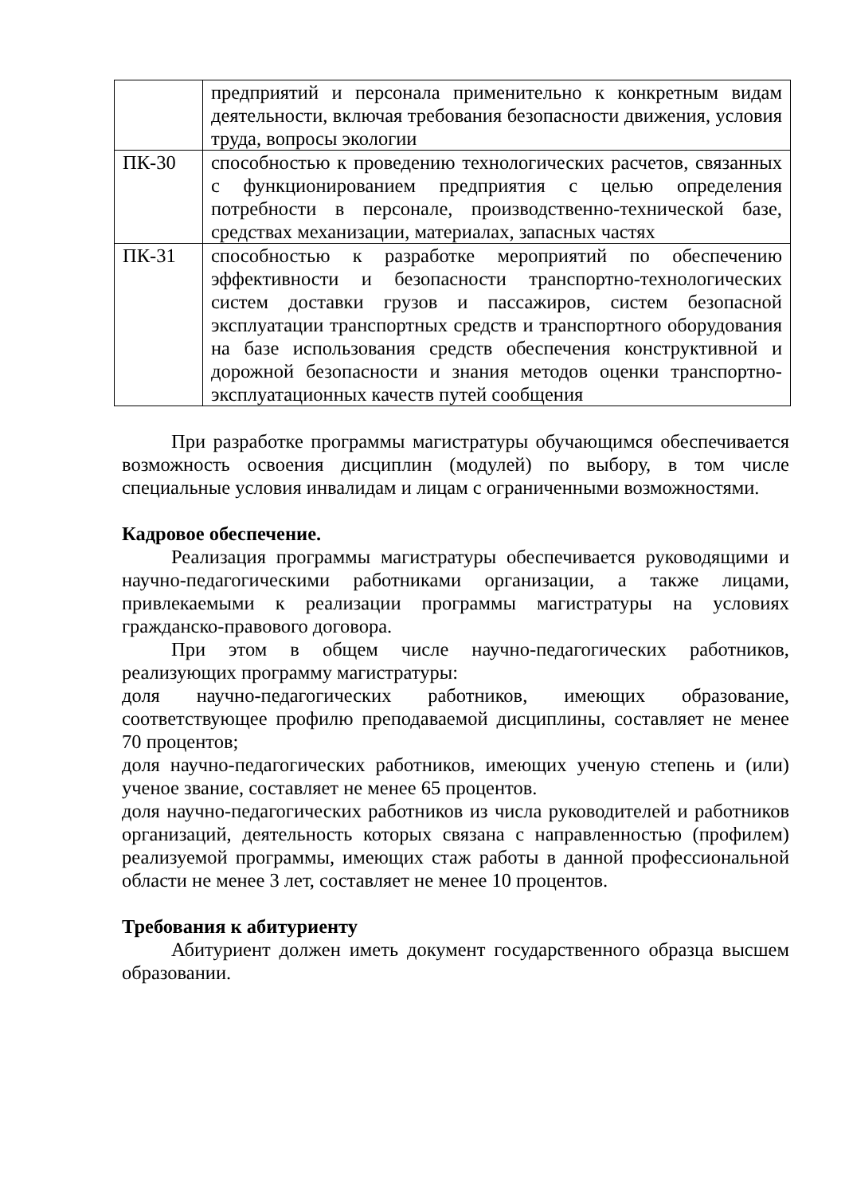| | предприятий и персонала применительно к конкретным видам деятельности, включая требования безопасности движения, условия труда, вопросы экологии |
| ПК-30 | способностью к проведению технологических расчетов, связанных с функционированием предприятия с целью определения потребности в персонале, производственно-технической базе, средствах механизации, материалах, запасных частях |
| ПК-31 | способностью к разработке мероприятий по обеспечению эффективности и безопасности транспортно-технологических систем доставки грузов и пассажиров, систем безопасной эксплуатации транспортных средств и транспортного оборудования на базе использования средств обеспечения конструктивной и дорожной безопасности и знания методов оценки транспортно-эксплуатационных качеств путей сообщения |
При разработке программы магистратуры обучающимся обеспечивается возможность освоения дисциплин (модулей) по выбору, в том числе специальные условия инвалидам и лицам с ограниченными возможностями.
Кадровое обеспечение.
Реализация программы магистратуры обеспечивается руководящими и научно-педагогическими работниками организации, а также лицами, привлекаемыми к реализации программы магистратуры на условиях гражданско-правового договора.
При этом в общем числе научно-педагогических работников, реализующих программу магистратуры:
доля научно-педагогических работников, имеющих образование, соответствующее профилю преподаваемой дисциплины, составляет не менее 70 процентов;
доля научно-педагогических работников, имеющих ученую степень и (или) ученое звание, составляет не менее 65 процентов.
доля научно-педагогических работников из числа руководителей и работников организаций, деятельность которых связана с направленностью (профилем) реализуемой программы, имеющих стаж работы в данной профессиональной области не менее 3 лет, составляет не менее 10 процентов.
Требования к абитуриенту
Абитуриент должен иметь документ государственного образца высшем образовании.